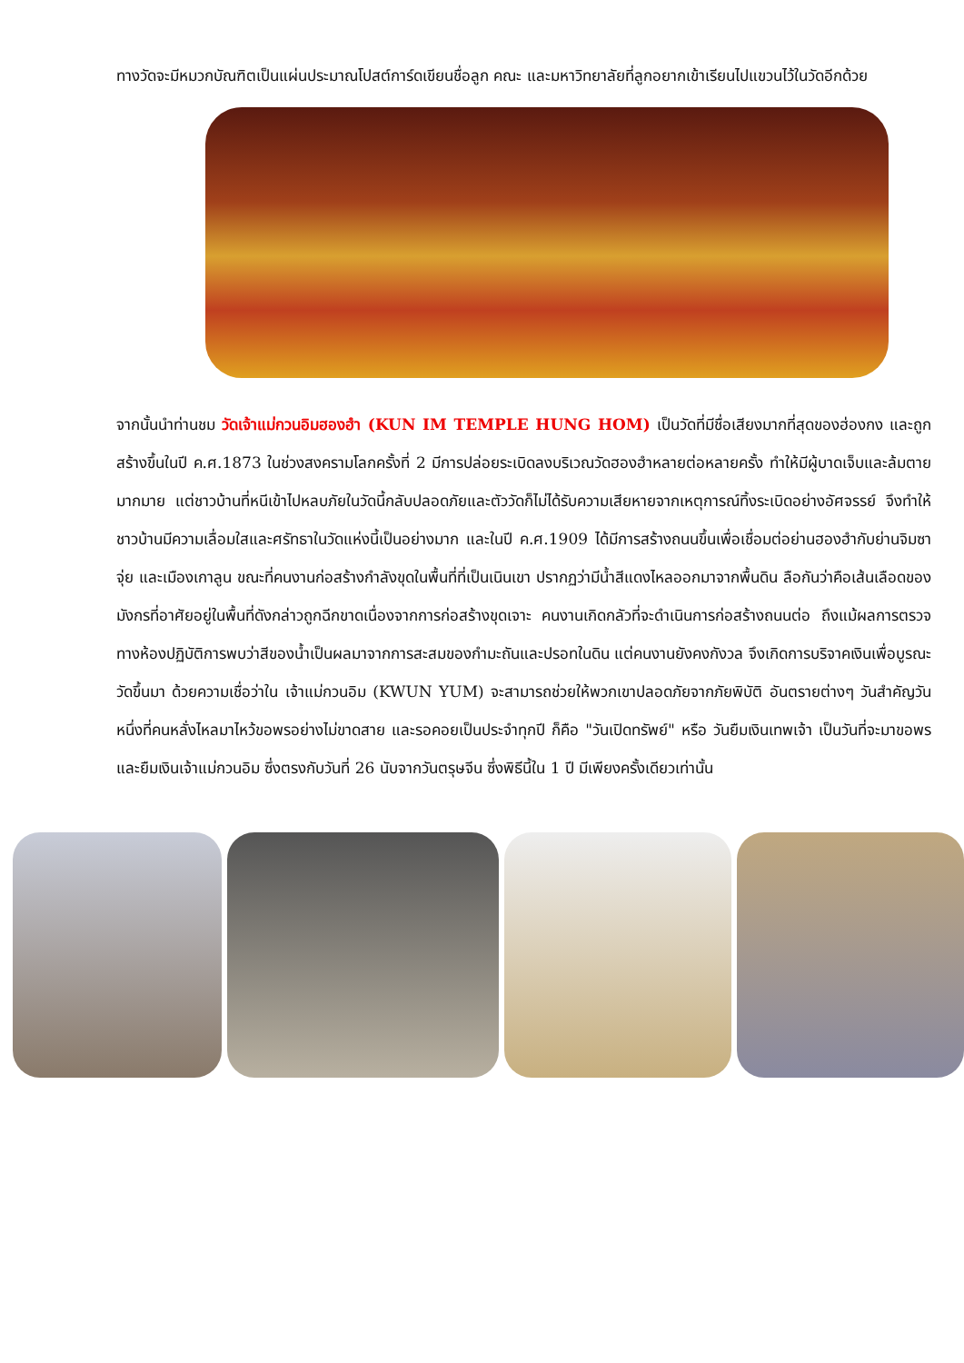ทางวัดจะมีหมวกบัณฑิตเป็นแผ่นประมาณโปสต์การ์ดเขียนชื่อลูก คณะ และมหาวิทยาลัยที่ลูกอยากเข้าเรียนไปแขวนไว้ในวัดอีกด้วย
จากนั้นนำท่านชม วัดเจ้าแม่กวนอิมฮองฮำ (KUN IM TEMPLE HUNG HOM) เป็นวัดที่มีชื่อเสียงมากที่สุดของฮ่องกง และถูกสร้างขึ้นในปี ค.ศ.1873 ในช่วงสงครามโลกครั้งที่ 2 มีการปล่อยระเบิดลงบริเวณวัดฮองฮำหลายต่อหลายครั้ง ทำให้มีผู้บาดเจ็บและล้มตายมากมาย แต่ชาวบ้านที่หนีเข้าไปหลบภัยในวัดนี้กลับปลอดภัยและตัววัดก็ไม่ได้รับความเสียหายจากเหตุการณ์ทิ้งระเบิดอย่างอัศจรรย์ จึงทำให้ชาวบ้านมีความเลื่อมใสและศรัทธาในวัดแห่งนี้เป็นอย่างมาก และในปี ค.ศ.1909 ได้มีการสร้างถนนขึ้นเพื่อเชื่อมต่อย่านฮองฮำกับย่านจิมซาจุ่ย และเมืองเกาลูน ขณะที่คนงานก่อสร้างกำลังขุดในพื้นที่ที่เป็นเนินเขา ปรากฏว่ามีน้ำสีแดงไหลออกมาจากพื้นดิน ลือกันว่าคือเส้นเลือดของมังกรที่อาศัยอยู่ในพื้นที่ดังกล่าวถูกฉีกขาดเนื่องจากการก่อสร้างขุดเจาะ คนงานเกิดกลัวที่จะดำเนินการก่อสร้างถนนต่อ ถึงแม้ผลการตรวจทางห้องปฏิบัติการพบว่าสีของน้ำเป็นผลมาจากการสะสมของกำมะถันและปรอทในดิน แต่คนงานยังคงกังวล จึงเกิดการบริจาคเงินเพื่อบูรณะวัดขึ้นมา ด้วยความเชื่อว่าใน เจ้าแม่กวนอิม (KWUN YUM) จะสามารถช่วยให้พวกเขาปลอดภัยจากภัยพิบัติ อันตรายต่างๆ วันสำคัญวันหนึ่งที่คนหลั่งไหลมาไหว้ขอพรอย่างไม่ขาดสาย และรอคอยเป็นประจำทุกปี ก็คือ "วันเปิดทรัพย์" หรือ วันยืมเงินเทพเจ้า เป็นวันที่จะมาขอพรและยืมเงินเจ้าแม่กวนอิม ซึ่งตรงกับวันที่ 26 นับจากวันตรุษจีน ซึ่งพิธีนี้ใน 1 ปี มีเพียงครั้งเดียวเท่านั้น